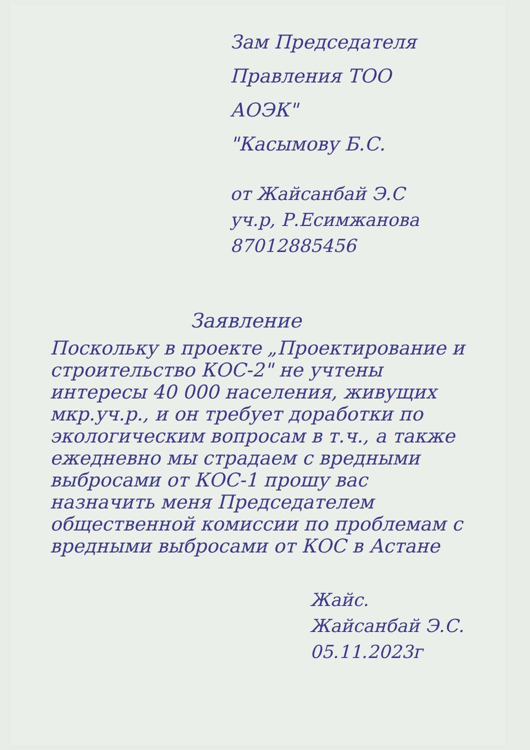Зам Председателя
Правления ТОО
АОЭК"
"Касымову Б.С.
от Жайсанбай Э.С
уч.р, Р.Есимжанова
87012885456
Заявление
Поскольку в проекте „Проектирование и строительство КОС-2" не учтены интересы 40 000 населения, живущих мкр.уч.р., и он требует доработки по экологическим вопросам в т.ч., а также ежедневно мы страдаем с вредными выбросами от КОС-1 прошу вас назначить меня Председателем общественной комиссии по проблемам с вредными выбросами от КОС в Астане
Жайс.
Жайсанбай Э.С.
05.11.2023г